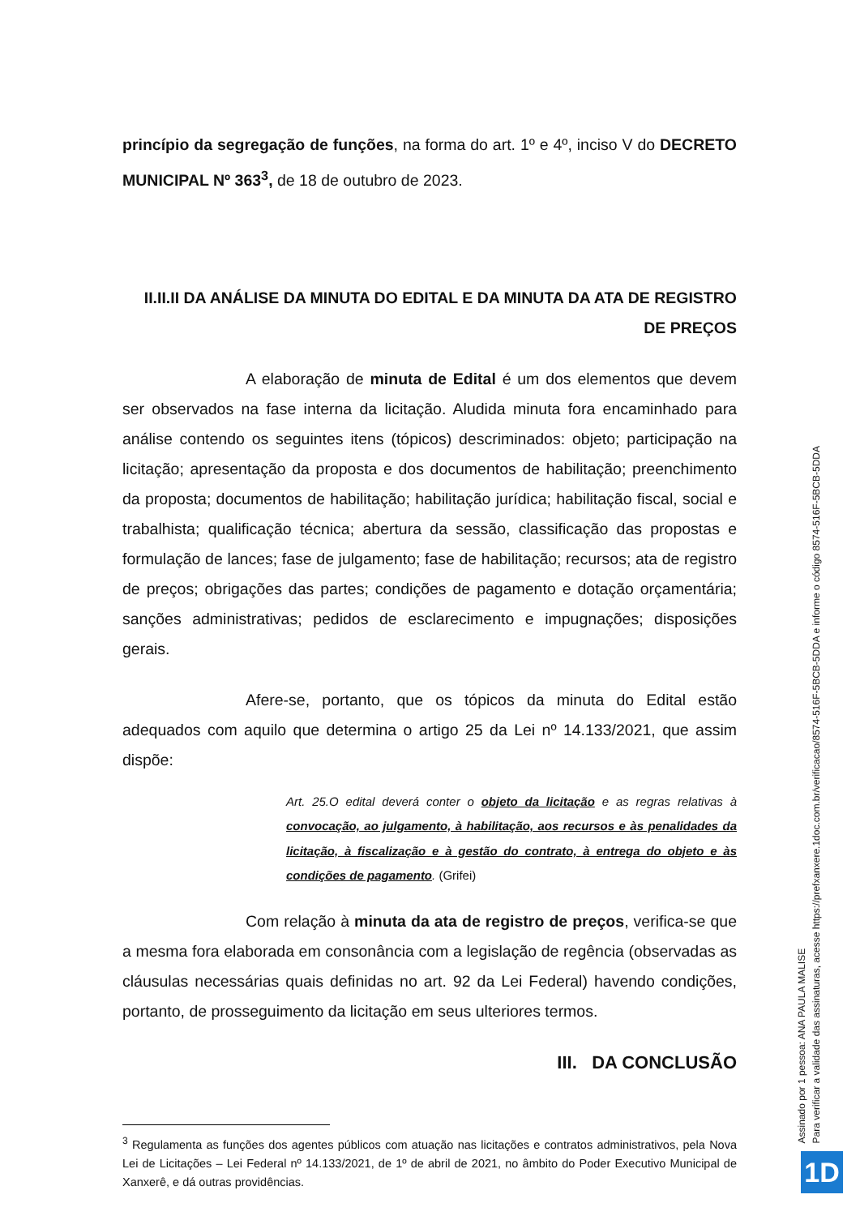princípio da segregação de funções, na forma do art. 1º e 4º, inciso V do DECRETO MUNICIPAL Nº 363<sup>3</sup>, de 18 de outubro de 2023.
II.II.II DA ANÁLISE DA MINUTA DO EDITAL E DA MINUTA DA ATA DE REGISTRO DE PREÇOS
A elaboração de minuta de Edital é um dos elementos que devem ser observados na fase interna da licitação. Aludida minuta fora encaminhado para análise contendo os seguintes itens (tópicos) descriminados: objeto; participação na licitação; apresentação da proposta e dos documentos de habilitação; preenchimento da proposta; documentos de habilitação; habilitação jurídica; habilitação fiscal, social e trabalhista; qualificação técnica; abertura da sessão, classificação das propostas e formulação de lances; fase de julgamento; fase de habilitação; recursos; ata de registro de preços; obrigações das partes; condições de pagamento e dotação orçamentária; sanções administrativas; pedidos de esclarecimento e impugnações; disposições gerais.
Afere-se, portanto, que os tópicos da minuta do Edital estão adequados com aquilo que determina o artigo 25 da Lei nº 14.133/2021, que assim dispõe:
Art. 25.O edital deverá conter o objeto da licitação e as regras relativas à convocação, ao julgamento, à habilitação, aos recursos e às penalidades da licitação, à fiscalização e à gestão do contrato, à entrega do objeto e às condições de pagamento. (Grifei)
Com relação à minuta da ata de registro de preços, verifica-se que a mesma fora elaborada em consonância com a legislação de regência (observadas as cláusulas necessárias quais definidas no art. 92 da Lei Federal) havendo condições, portanto, de prosseguimento da licitação em seus ulteriores termos.
III. DA CONCLUSÃO
<sup>3</sup> Regulamenta as funções dos agentes públicos com atuação nas licitações e contratos administrativos, pela Nova Lei de Licitações – Lei Federal nº 14.133/2021, de 1º de abril de 2021, no âmbito do Poder Executivo Municipal de Xanxerê, e dá outras providências.
Assinado por 1 pessoa: ANA PAULA MALISE
Para verificar a validade das assinaturas, acesse https://prefxanxere.1doc.com.br/verificacao/8574-516F-5BCB-5DDA e informe o código 8574-516F-5BCB-5DDA
1D